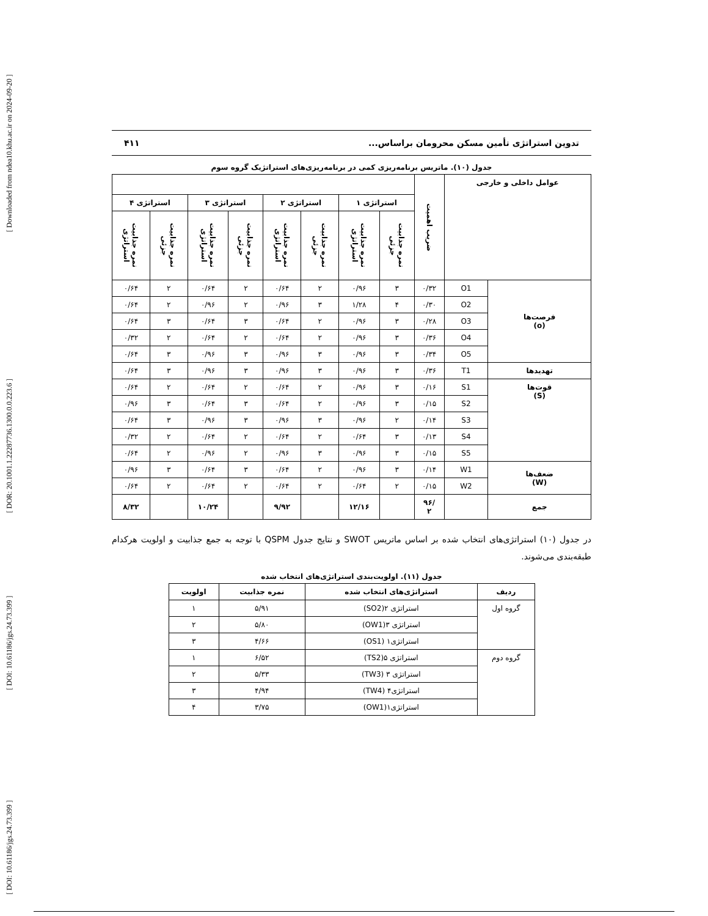[ Downloaded from ndea10.khu.ac.ir on 2024-09-20 ]
[ DOR: 20.1001.1.22287736.1300.0.0.223.6 ]
[ DOI: 10.61186/jgs.24.73.399 ]
[ DOI: 10.61186/jgs.24.73.399 ]
تدوین استراتژی تأمین مسکن محرومان براساس... ۴۱۱
جدول (۱۰). ماتریس برنامه‌ریزی کمی در برنامه‌ریزی‌های استراتژیک گروه سوم
| عوامل داخلی و خارجی | | ضریب اهمیت | | | | | | | | |
| --- | --- | --- | --- | --- | --- | --- | --- | --- | --- | --- |
| | | | استراتژی ۱ | | استراتژی ۲ | | استراتژی ۳ | | استراتژی ۴ | |
| | | | نمره جذابیت جزئی | نمره جذابیت استراتژی | نمره جذابیت جزئی | نمره جذابیت استراتژی | نمره جذابیت جزئی | نمره جذابیت استراتژی | نمره جذابیت جزئی | نمره جذابیت استراتژی |
| فرصت‌ها (o) | O1 | ۰/۳۲ | ۳ | ۰/۹۶ | ۲ | ۰/۶۴ | ۲ | ۰/۶۴ | ۲ | ۰/۶۴ |
| | O2 | ۰/۳۰ | ۴ | ۱/۲۸ | ۳ | ۰/۹۶ | ۲ | ۰/۹۶ | ۲ | ۰/۶۴ |
| | O3 | ۰/۲۸ | ۳ | ۰/۹۶ | ۲ | ۰/۶۴ | ۳ | ۰/۶۴ | ۳ | ۰/۶۴ |
| | O4 | ۰/۳۶ | ۳ | ۰/۹۶ | ۲ | ۰/۶۴ | ۲ | ۰/۶۴ | ۲ | ۰/۳۲ |
| | O5 | ۰/۳۴ | ۳ | ۰/۹۶ | ۳ | ۰/۹۶ | ۳ | ۰/۹۶ | ۳ | ۰/۶۴ |
| تهدیدها | T1 | ۰/۳۶ | ۳ | ۰/۹۶ | ۳ | ۰/۹۶ | ۳ | ۰/۹۶ | ۳ | ۰/۶۴ |
| قوت‌ها (S) | S1 | ۰/۱۶ | ۳ | ۰/۹۶ | ۲ | ۰/۶۴ | ۲ | ۰/۶۴ | ۲ | ۰/۶۴ |
| | S2 | ۰/۱۵ | ۳ | ۰/۹۶ | ۲ | ۰/۶۴ | ۳ | ۰/۶۴ | ۳ | ۰/۹۶ |
| | S3 | ۰/۱۴ | ۲ | ۰/۹۶ | ۳ | ۰/۹۶ | ۳ | ۰/۹۶ | ۳ | ۰/۶۴ |
| | S4 | ۰/۱۳ | ۳ | ۰/۶۴ | ۲ | ۰/۶۴ | ۲ | ۰/۶۴ | ۲ | ۰/۳۲ |
| | S5 | ۰/۱۵ | ۳ | ۰/۹۶ | ۳ | ۰/۹۶ | ۲ | ۰/۹۶ | ۲ | ۰/۶۴ |
| ضعف‌ها (W) | W1 | ۰/۱۴ | ۳ | ۰/۹۶ | ۲ | ۰/۶۴ | ۳ | ۰/۶۴ | ۳ | ۰/۹۶ |
| | W2 | ۰/۱۵ | ۲ | ۰/۶۴ | ۲ | ۰/۶۴ | ۲ | ۰/۶۴ | ۲ | ۰/۶۴ |
| جمع | | /۹۶ ۲ | | ۱۲/۱۶ | | ۹/۹۲ | | ۱۰/۲۴ | | ۸/۳۲ |
در جدول (۱۰) استراتژی‌های انتخاب شده بر اساس ماتریس SWOT و نتایج جدول QSPM با توجه به جمع جذابیت و اولویت هرکدام طبقه‌بندی می‌شوند.
جدول (۱۱). اولویت‌بندی استراتژی‌های انتخاب شده
| ردیف | استراتژی‌های انتخاب شده | نمره جذابیت | اولویت |
| --- | --- | --- | --- |
| گروه اول | استراتژی ۲(SO2) | ۵/۹۱ | ۱ |
| | استراتژی ۳(OW1) | ۵/۸۰ | ۲ |
| | استراتژی۱ (OS1) | ۴/۶۶ | ۳ |
| گروه دوم | استراتژی ۵(TS2) | ۶/۵۲ | ۱ |
| | استراتژی ۳ (TW3) | ۵/۳۳ | ۲ |
| | استراتژی۴ (TW4) | ۴/۹۴ | ۳ |
| | استراتژی۱(OW1) | ۳/۷۵ | ۴ |